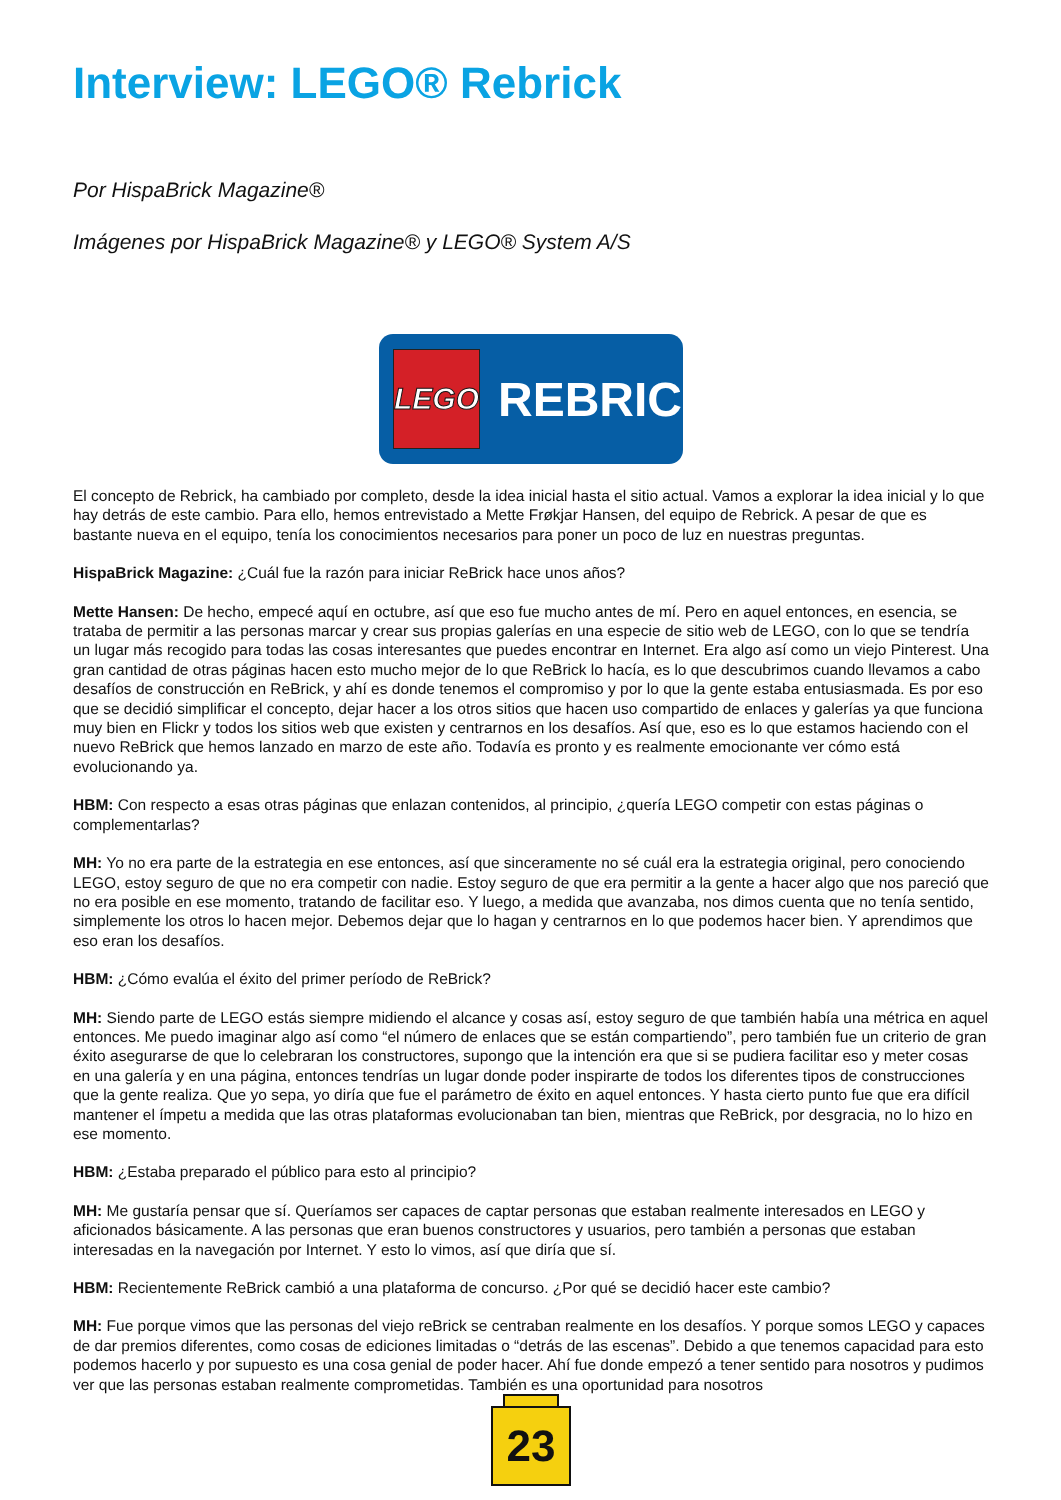Interview: LEGO® Rebrick
Por HispaBrick Magazine®
Imágenes por HispaBrick Magazine® y LEGO® System A/S
LEGO
REBRICK
El concepto de Rebrick, ha cambiado por completo, desde la idea inicial hasta el sitio actual. Vamos a explorar la idea inicial y lo que hay detrás de este cambio. Para ello, hemos entrevistado a Mette Frøkjar Hansen, del equipo de Rebrick. A pesar de que es bastante nueva en el equipo, tenía los conocimientos necesarios para poner un poco de luz en nuestras preguntas.
HispaBrick Magazine: ¿Cuál fue la razón para iniciar ReBrick hace unos años?
Mette Hansen: De hecho, empecé aquí en octubre, así que eso fue mucho antes de mí. Pero en aquel entonces, en esencia, se trataba de permitir a las personas marcar y crear sus propias galerías en una especie de sitio web de LEGO, con lo que se tendría un lugar más recogido para todas las cosas interesantes que puedes encontrar en Internet. Era algo así como un viejo Pinterest. Una gran cantidad de otras páginas hacen esto mucho mejor de lo que ReBrick lo hacía, es lo que descubrimos cuando llevamos a cabo desafíos de construcción en ReBrick, y ahí es donde tenemos el compromiso y por lo que la gente estaba entusiasmada. Es por eso que se decidió simplificar el concepto, dejar hacer a los otros sitios que hacen uso compartido de enlaces y galerías ya que funciona muy bien en Flickr y todos los sitios web que existen y centrarnos en los desafíos. Así que, eso es lo que estamos haciendo con el nuevo ReBrick que hemos lanzado en marzo de este año. Todavía es pronto y es realmente emocionante ver cómo está evolucionando ya.
HBM: Con respecto a esas otras páginas que enlazan contenidos, al principio, ¿quería LEGO competir con estas páginas o complementarlas?
MH: Yo no era parte de la estrategia en ese entonces, así que sinceramente no sé cuál era la estrategia original, pero conociendo LEGO, estoy seguro de que no era competir con nadie. Estoy seguro de que era permitir a la gente a hacer algo que nos pareció que no era posible en ese momento, tratando de facilitar eso. Y luego, a medida que avanzaba, nos dimos cuenta que no tenía sentido, simplemente los otros lo hacen mejor. Debemos dejar que lo hagan y centrarnos en lo que podemos hacer bien. Y aprendimos que eso eran los desafíos.
HBM: ¿Cómo evalúa el éxito del primer período de ReBrick?
MH: Siendo parte de LEGO estás siempre midiendo el alcance y cosas así, estoy seguro de que también había una métrica en aquel entonces. Me puedo imaginar algo así como “el número de enlaces que se están compartiendo”, pero también fue un criterio de gran éxito asegurarse de que lo celebraran los constructores, supongo que la intención era que si se pudiera facilitar eso y meter cosas en una galería y en una página, entonces tendrías un lugar donde poder inspirarte de todos los diferentes tipos de construcciones que la gente realiza. Que yo sepa, yo diría que fue el parámetro de éxito en aquel entonces. Y hasta cierto punto fue que era difícil mantener el ímpetu a medida que las otras plataformas evolucionaban tan bien, mientras que ReBrick, por desgracia, no lo hizo en ese momento.
HBM: ¿Estaba preparado el público para esto al principio?
MH: Me gustaría pensar que sí. Queríamos ser capaces de captar personas que estaban realmente interesados en LEGO y aficionados básicamente. A las personas que eran buenos constructores y usuarios, pero también a personas que estaban interesadas en la navegación por Internet. Y esto lo vimos, así que diría que sí.
HBM: Recientemente ReBrick cambió a una plataforma de concurso. ¿Por qué se decidió hacer este cambio?
MH: Fue porque vimos que las personas del viejo reBrick se centraban realmente en los desafíos. Y porque somos LEGO y capaces de dar premios diferentes, como cosas de ediciones limitadas o “detrás de las escenas”. Debido a que tenemos capacidad para esto podemos hacerlo y por supuesto es una cosa genial de poder hacer. Ahí fue donde empezó a tener sentido para nosotros y pudimos ver que las personas estaban realmente comprometidas. También es una oportunidad para nosotros
23